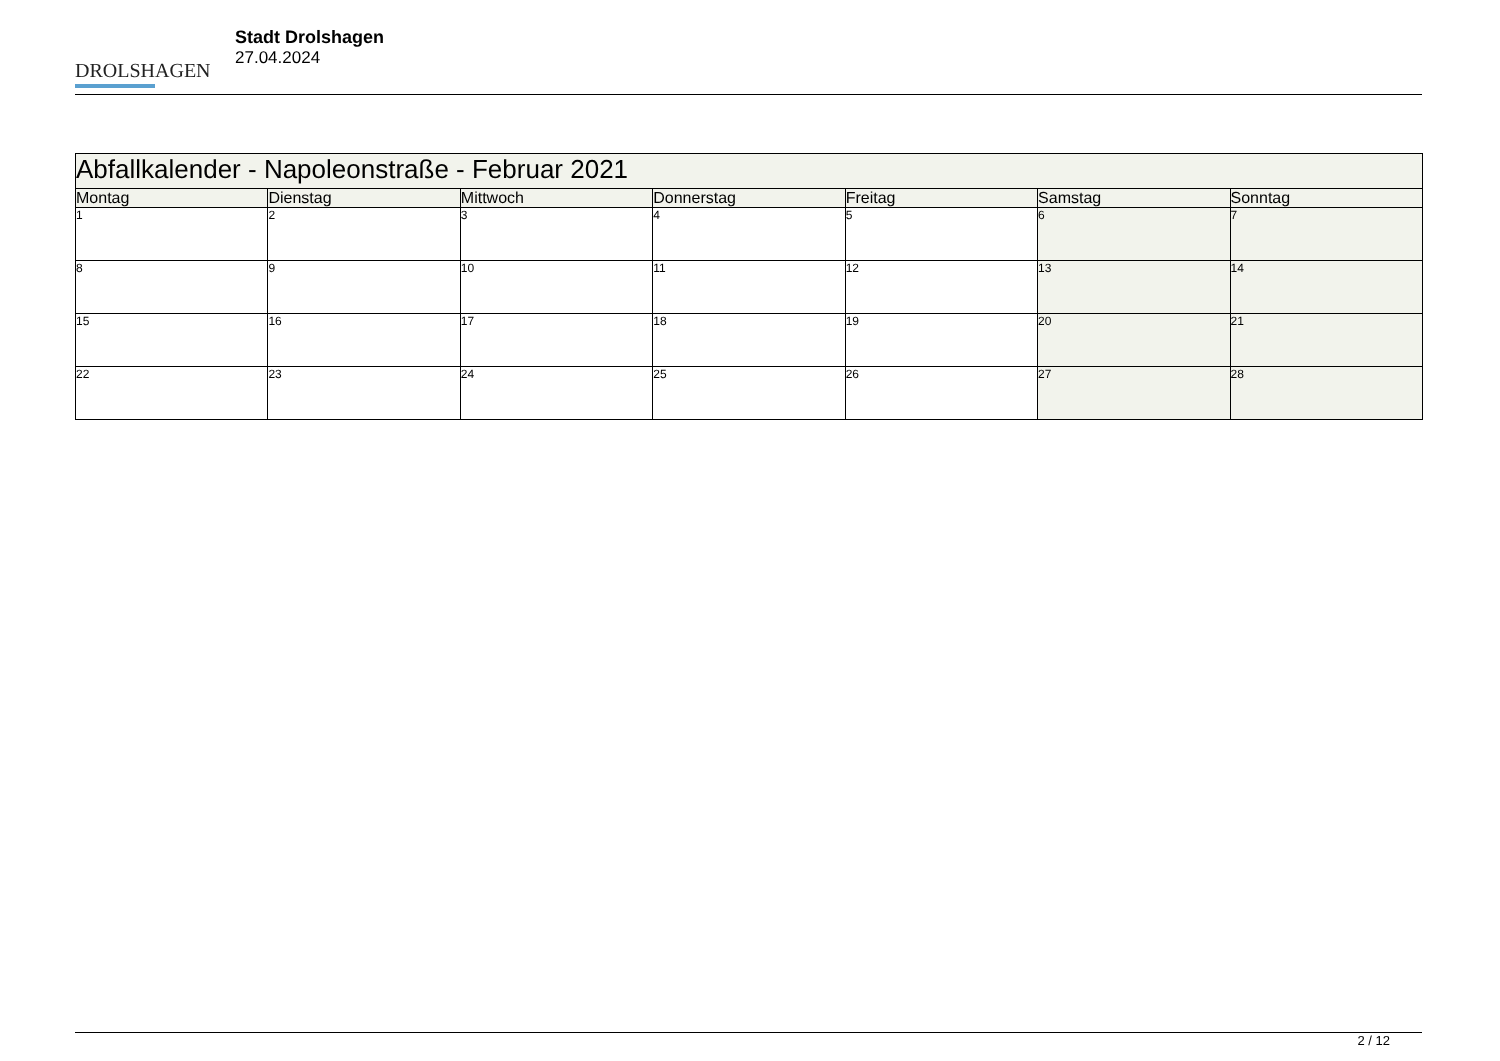DROLSHAGEN
Stadt Drolshagen
27.04.2024
| Abfallkalender - Napoleonstraße - Februar 2021 | | | | | | |
| --- | --- | --- | --- | --- | --- | --- |
| Montag | Dienstag | Mittwoch | Donnerstag | Freitag | Samstag | Sonntag |
| 1 | 2 | 3 | 4 | 5 | 6 | 7 |
| 8 | 9 | 10 | 11 | 12 | 13 | 14 |
| 15 | 16 | 17 | 18 | 19 | 20 | 21 |
| 22 | 23 | 24 | 25 | 26 | 27 | 28 |
2 / 12